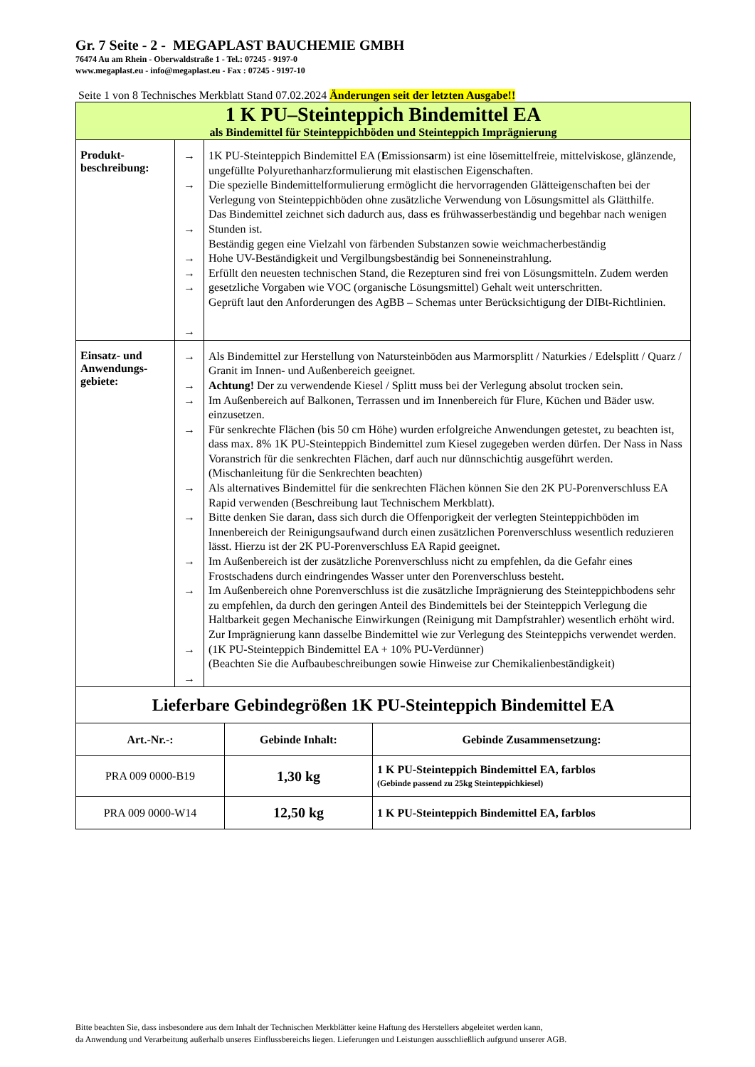Gr. 7 Seite - 2 - MEGAPLAST BAUCHEMIE GMBH
76474 Au am Rhein - Oberwaldstraße 1 - Tel.: 07245 - 9197-0
www.megaplast.eu - info@megaplast.eu - Fax : 07245 - 9197-10
Seite 1 von 8 Technisches Merkblatt Stand 07.02.2024 Änderungen seit der letzten Ausgabe!!
| 1 K PU–Steinteppich Bindemittel EA als Bindemittel für Steinteppichböden und Steinteppich Imprägnierung | | |
| Produkt- beschreibung: | → → → → → → → | 1K PU-Steinteppich Bindemittel EA ( E missions a rm) ist eine lösemittelfreie, mittelviskose, glänzende, ungefüllte Polyurethanharzformulierung mit elastischen Eigenschaften. Die spezielle Bindemittelformulierung ermöglicht die hervorragenden Glätteigenschaften bei der Verlegung von Steinteppichböden ohne zusätzliche Verwendung von Lösungsmittel als Glätthilfe. Das Bindemittel zeichnet sich dadurch aus, dass es frühwasserbeständig und begehbar nach wenigen Stunden ist. Beständig gegen eine Vielzahl von färbenden Substanzen sowie weichmacherbeständig Hohe UV-Beständigkeit und Vergilbungsbeständig bei Sonneneinstrahlung. Erfüllt den neuesten technischen Stand, die Rezepturen sind frei von Lösungsmitteln. Zudem werden gesetzliche Vorgaben wie VOC (organische Lösungsmittel) Gehalt weit unterschritten. Geprüft laut den Anforderungen des AgBB – Schemas unter Berücksichtigung der DIBt-Richtlinien. |
| Einsatz- und Anwendungs- gebiete: | → → → → → → → → → → | Als Bindemittel zur Herstellung von Natursteinböden aus Marmorsplitt / Naturkies / Edelsplitt / Quarz / Granit im Innen- und Außenbereich geeignet. Achtung! Der zu verwendende Kiesel / Splitt muss bei der Verlegung absolut trocken sein. Im Außenbereich auf Balkonen, Terrassen und im Innenbereich für Flure, Küchen und Bäder usw. einzusetzen. Für senkrechte Flächen (bis 50 cm Höhe) wurden erfolgreiche Anwendungen getestet, zu beachten ist, dass max. 8% 1K PU-Steinteppich Bindemittel zum Kiesel zugegeben werden dürfen. Der Nass in Nass Voranstrich für die senkrechten Flächen, darf auch nur dünnschichtig ausgeführt werden. (Mischanleitung für die Senkrechten beachten) Als alternatives Bindemittel für die senkrechten Flächen können Sie den 2K PU-Porenverschluss EA Rapid verwenden (Beschreibung laut Technischem Merkblatt). Bitte denken Sie daran, dass sich durch die Offenporigkeit der verlegten Steinteppichböden im Innenbereich der Reinigungsaufwand durch einen zusätzlichen Porenverschluss wesentlich reduzieren lässt. Hierzu ist der 2K PU-Porenverschluss EA Rapid geeignet. Im Außenbereich ist der zusätzliche Porenverschluss nicht zu empfehlen, da die Gefahr eines Frostschadens durch eindringendes Wasser unter den Porenverschluss besteht. Im Außenbereich ohne Porenverschluss ist die zusätzliche Imprägnierung des Steinteppichbodens sehr zu empfehlen, da durch den geringen Anteil des Bindemittels bei der Steinteppich Verlegung die Haltbarkeit gegen Mechanische Einwirkungen (Reinigung mit Dampfstrahler) wesentlich erhöht wird. Zur Imprägnierung kann dasselbe Bindemittel wie zur Verlegung des Steinteppichs verwendet werden. (1K PU-Steinteppich Bindemittel EA + 10% PU-Verdünner) (Beachten Sie die Aufbaubeschreibungen sowie Hinweise zur Chemikalienbeständigkeit) |
| Lieferbare Gebindegrößen 1K PU-Steinteppich Bindemittel EA | | |
| --- | --- | --- |
| Art.-Nr.-: | Gebinde Inhalt: | Gebinde Zusammensetzung: |
| PRA 009 0000-B19 | 1,30 kg | 1 K PU-Steinteppich Bindemittel EA, farblos (Gebinde passend zu 25kg Steinteppichkiesel) |
| PRA 009 0000-W14 | 12,50 kg | 1 K PU-Steinteppich Bindemittel EA, farblos |
Bitte beachten Sie, dass insbesondere aus dem Inhalt der Technischen Merkblätter keine Haftung des Herstellers abgeleitet werden kann,
da Anwendung und Verarbeitung außerhalb unseres Einflussbereichs liegen. Lieferungen und Leistungen ausschließlich aufgrund unserer AGB.